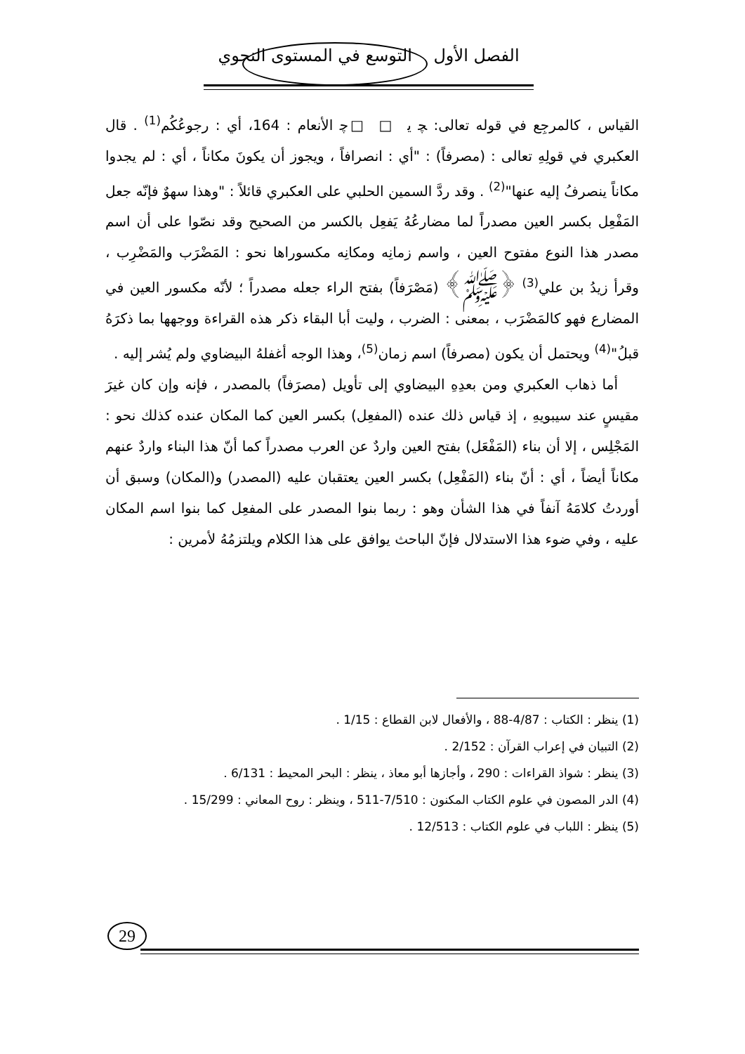الفصل الأول التوسع في المستوى النحوي
القياس ، كالمرجِع في قوله تعالى: ﭽ ﯾ □ □ﭼ الأنعام : 164، أي : رجوعُكُم<sup>(1)</sup> . قال العكبري في قولِهِ تعالى : (مصرفاً) : "أي : انصرافاً ، ويجوز أن يكونَ مكاناً ، أي : لم يجدوا مكاناً ينصرفُ إليه عنها"<sup>(2)</sup> . وقد ردَّ السمين الحلبي على العكبري قائلاً : "وهذا سهوٌ فإنّه جعل المَفْعِل بكسر العين مصدراً لما مضارعُهُ يَفعِل بالكسر من الصحيح وقد نصّوا على أن اسم مصدر هذا النوع مفتوح العين ، واسم زمانِه ومكانِه مكسوراها نحو : المَضْرَب والمَضْرِب ، وقرأ زيدُ بن علي<sup>(3)</sup> ﴿ﷺ﴾ (مَصْرَفاً) بفتح الراء جعله مصدراً ؛ لأنّه مكسور العين في المضارع فهو كالمَضْرَب ، بمعنى : الضرب ، وليت أبا البقاء ذكر هذه القراءة ووجهها بما ذكرَهُ قبلُ"<sup>(4)</sup> ويحتمل أن يكون (مصرفاً) اسم زمان<sup>(5)</sup>، وهذا الوجه أغفلهُ البيضاوي ولم يُشر إليه .
أما ذهاب العكبري ومن بعدِهِ البيضاوي إلى تأويل (مصرَفاً) بالمصدر ، فإنه وإن كان غيرَ مقيسٍ عند سيبويهِ ، إذ قياس ذلك عنده (المفعِل) بكسر العين كما المكان عنده كذلك نحو : المَجْلِس ، إلا أن بناء (المَفْعَل) بفتح العين واردٌ عن العرب مصدراً كما أنّ هذا البناء واردٌ عنهم مكاناً أيضاً ، أي : أنّ بناء (المَفْعِل) بكسر العين يعتقبان عليه (المصدر) و(المكان) وسبق أن أوردتُ كلامَهُ آنفاً في هذا الشأن وهو : ربما بنوا المصدر على المفعِل كما بنوا اسم المكان عليه ، وفي ضوء هذا الاستدلال فإنّ الباحث يوافق على هذا الكلام ويلتزمُهُ لأمرين :
(1) ينظر : الكتاب : 4/87-88 ، والأفعال لابن القطاع : 1/15 .
(2) التبيان في إعراب القرآن : 2/152 .
(3) ينظر : شواذ القراءات : 290 ، وأجازها أبو معاذ ، ينظر : البحر المحيط : 6/131 .
(4) الدر المصون في علوم الكتاب المكنون : 7/510-511 ، وينظر : روح المعاني : 15/299 .
(5) ينظر : اللباب في علوم الكتاب : 12/513 .
29